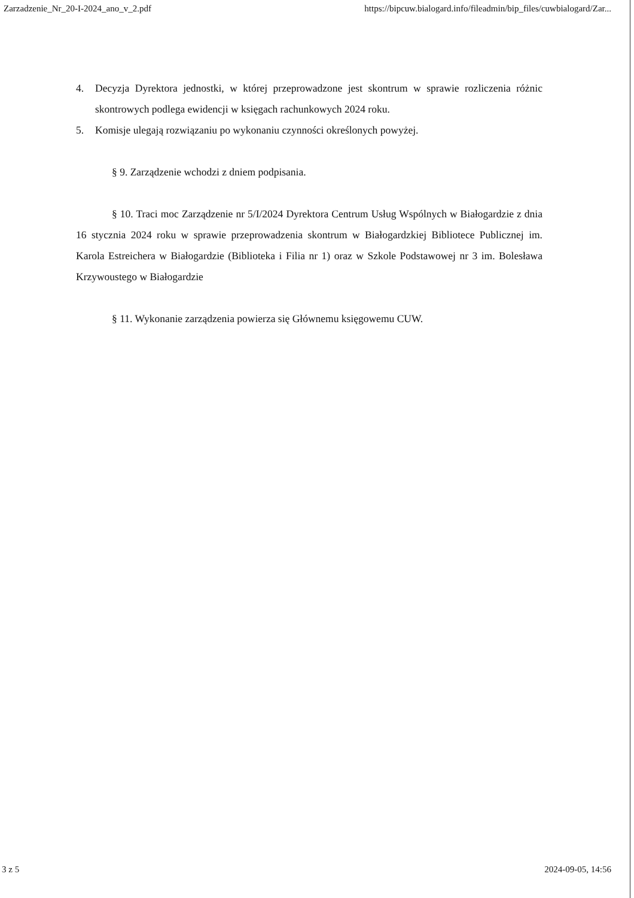Zarzadzenie_Nr_20-I-2024_ano_v_2.pdf https://bipcuw.bialogard.info/fileadmin/bip_files/cuwbialogard/Zar...
4. Decyzja Dyrektora jednostki, w której przeprowadzone jest skontrum w sprawie rozliczenia różnic skontrowych podlega ewidencji w księgach rachunkowych 2024 roku.
5. Komisje ulegają rozwiązaniu po wykonaniu czynności określonych powyżej.
§ 9. Zarządzenie wchodzi z dniem podpisania.
§ 10. Traci moc Zarządzenie nr 5/I/2024 Dyrektora Centrum Usług Wspólnych w Białogardzie z dnia 16 stycznia 2024 roku w sprawie przeprowadzenia skontrum w Białogardzkiej Bibliotece Publicznej im. Karola Estreichera w Białogardzie (Biblioteka i Filia nr 1) oraz w Szkole Podstawowej nr 3 im. Bolesława Krzywoustego w Białogardzie
§ 11. Wykonanie zarządzenia powierza się Głównemu księgowemu CUW.
3 z 5 2024-09-05, 14:56